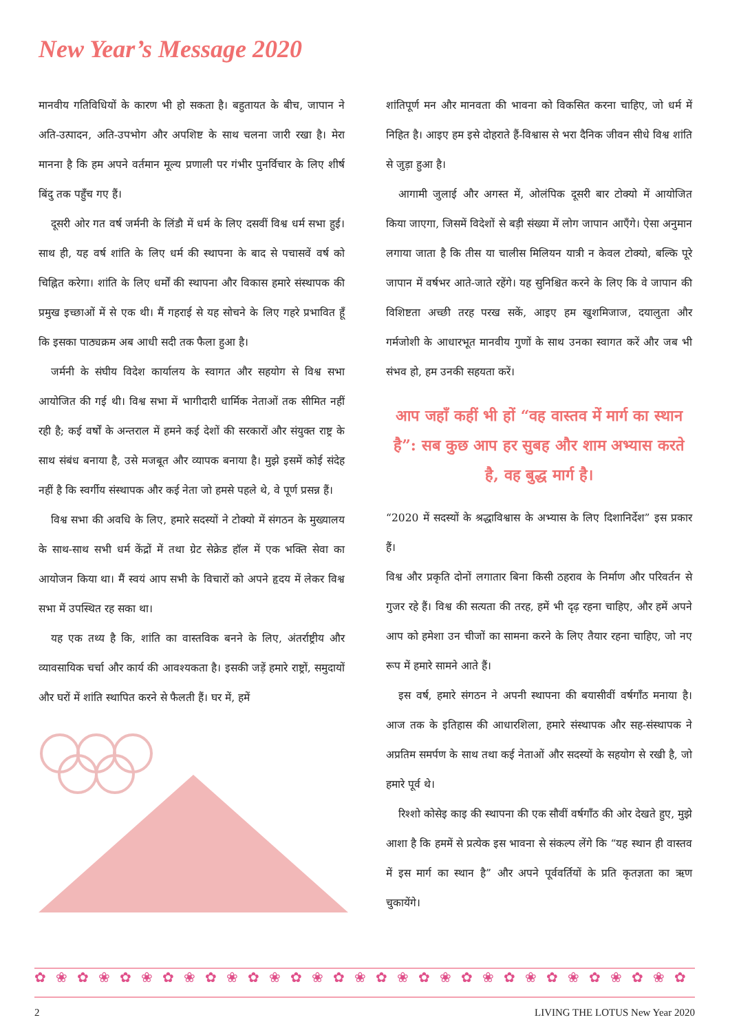New Year’s Message 2020
मानवीय गतिविधियों के कारण भी हो सकता है। बहुतायत के बीच, जापान ने अति-उत्पादन, अति-उपभोग और अपशिष्ट के साथ चलना जारी रखा है। मेरा मानना है कि हम अपने वर्तमान मूल्य प्रणाली पर गंभीर पुनर्विचार के लिए शीर्ष बिंदु तक पहुँच गए हैं।
दूसरी ओर गत वर्ष जर्मनी के लिंडौ में धर्म के लिए दसवीं विश्व धर्म सभा हुई। साथ ही, यह वर्ष शांति के लिए धर्म की स्थापना के बाद से पचासवें वर्ष को चिह्नित करेगा। शांति के लिए धर्मों की स्थापना और विकास हमारे संस्थापक की प्रमुख इच्छाओं में से एक थी। मैं गहराई से यह सोचने के लिए गहरे प्रभावित हूँ कि इसका पाठ्यक्रम अब आधी सदी तक फैला हुआ है।
जर्मनी के संघीय विदेश कार्यालय के स्वागत और सहयोग से विश्व सभा आयोजित की गई थी। विश्व सभा में भागीदारी धार्मिक नेताओं तक सीमित नहीं रही है; कई वर्षों के अन्तराल में हमने कई देशों की सरकारों और संयुक्त राष्ट्र के साथ संबंध बनाया है, उसे मजबूत और व्यापक बनाया है। मुझे इसमें कोई संदेह नहीं है कि स्वर्गीय संस्थापक और कई नेता जो हमसे पहले थे, वे पूर्ण प्रसन्न हैं।
विश्व सभा की अवधि के लिए, हमारे सदस्यों ने टोक्यो में संगठन के मुख्यालय के साथ-साथ सभी धर्म केंद्रों में तथा ग्रेट सेक्रेड हॉल में एक भक्ति सेवा का आयोजन किया था। मैं स्वयं आप सभी के विचारों को अपने हृदय में लेकर विश्व सभा में उपस्थित रह सका था।
यह एक तथ्य है कि, शांति का वास्तविक बनने के लिए, अंतर्राष्ट्रीय और व्यावसायिक चर्चा और कार्य की आवश्यकता है। इसकी जड़ें हमारे राष्ट्रों, समुदायों और घरों में शांति स्थापित करने से फैलती हैं। घर में, हमें
शांतिपूर्ण मन और मानवता की भावना को विकसित करना चाहिए, जो धर्म में निहित है। आइए हम इसे दोहराते हैं-विश्वास से भरा दैनिक जीवन सीधे विश्व शांति से जुड़ा हुआ है।
आगामी जुलाई और अगस्त में, ओलंपिक दूसरी बार टोक्यो में आयोजित किया जाएगा, जिसमें विदेशों से बड़ी संख्या में लोग जापान आएँगे। ऐसा अनुमान लगाया जाता है कि तीस या चालीस मिलियन यात्री न केवल टोक्यो, बल्कि पूरे जापान में वर्षभर आते-जाते रहेंगे। यह सुनिश्चित करने के लिए कि वे जापान की विशिष्टता अच्छी तरह परख सकें, आइए हम खुशमिजाज, दयालुता और गर्मजोशी के आधारभूत मानवीय गुणों के साथ उनका स्वागत करें और जब भी संभव हो, हम उनकी सहयता करें।
आप जहाँ कहीं भी हों “वह वास्तव में मार्ग का स्थान है”: सब कुछ आप हर सुबह और शाम अभ्यास करते है, वह बुद्ध मार्ग है।
“2020 में सदस्यों के श्रद्धाविश्वास के अभ्यास के लिए दिशानिर्देश” इस प्रकार हैं।
विश्व और प्रकृति दोनों लगातार बिना किसी ठहराव के निर्माण और परिवर्तन से गुजर रहे हैं। विश्व की सत्यता की तरह, हमें भी दृढ़ रहना चाहिए, और हमें अपने आप को हमेशा उन चीजों का सामना करने के लिए तैयार रहना चाहिए, जो नए रूप में हमारे सामने आते हैं।
इस वर्ष, हमारे संगठन ने अपनी स्थापना की बयासीवीं वर्षगाँठ मनाया है। आज तक के इतिहास की आधारशिला, हमारे संस्थापक और सह-संस्थापक ने अप्रतिम समर्पण के साथ तथा कई नेताओं और सदस्यों के सहयोग से रखी है, जो हमारे पूर्व थे।
रिश्शो कोसेइ काइ की स्थापना की एक सौवीं वर्षगाँठ की ओर देखते हुए, मुझे आशा है कि हममें से प्रत्येक इस भावना से संकल्प लेंगे कि “यह स्थान ही वास्तव में इस मार्ग का स्थान है” और अपने पूर्ववर्तियों के प्रति कृतज्ञता का ऋण चुकायेंगे।
✿❀✿❀✿❀✿❀✿❀✿❀✿❀✿❀✿❀✿❀✿❀✿❀✿❀✿❀✿❀✿❀
2 LIVING THE LOTUS New Year 2020